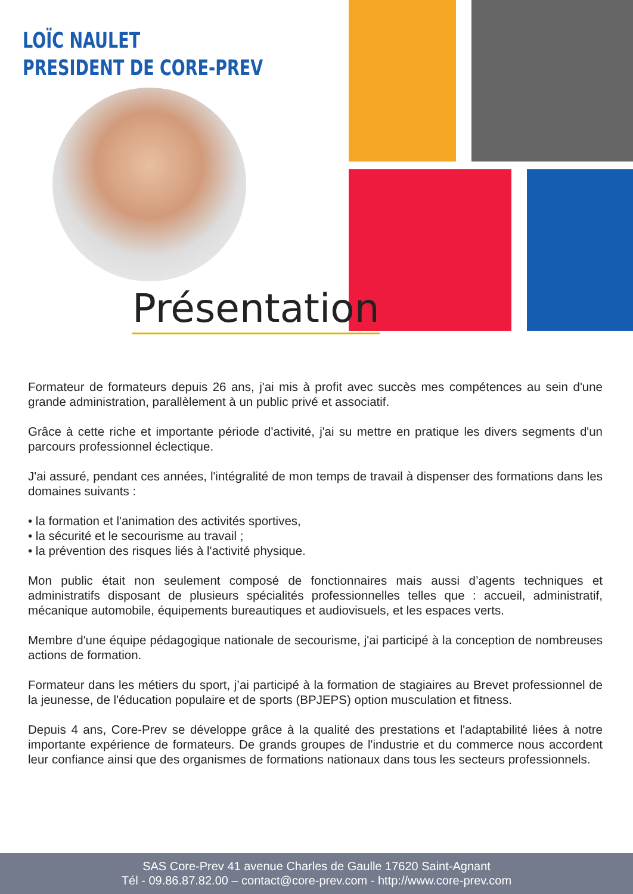LOÏC NAULET
PRESIDENT DE CORE-PREV
Présentation
Formateur de formateurs depuis 26 ans, j'ai mis à profit avec succès mes compétences au sein d'une grande administration, parallèlement à un public privé et associatif.
Grâce à cette riche et importante période d'activité, j'ai su mettre en pratique les divers segments d'un parcours professionnel éclectique.
J'ai assuré, pendant ces années, l'intégralité de mon temps de travail à dispenser des formations dans les domaines suivants :
• la formation et l'animation des activités sportives,
• la sécurité et le secourisme au travail ;
• la prévention des risques liés à l'activité physique.
Mon public était non seulement composé de fonctionnaires mais aussi d’agents techniques et administratifs disposant de plusieurs spécialités professionnelles telles que : accueil, administratif, mécanique automobile, équipements bureautiques et audiovisuels, et les espaces verts.
Membre d'une équipe pédagogique nationale de secourisme, j'ai participé à la conception de nombreuses actions de formation.
Formateur dans les métiers du sport, j’ai participé à la formation de stagiaires au Brevet professionnel de la jeunesse, de l'éducation populaire et de sports (BPJEPS) option musculation et fitness.
Depuis 4 ans, Core-Prev se développe grâce à la qualité des prestations et l'adaptabilité liées à notre importante expérience de formateurs. De grands groupes de l'industrie et du commerce nous accordent leur confiance ainsi que des organismes de formations nationaux dans tous les secteurs professionnels.
SAS Core-Prev 41 avenue Charles de Gaulle 17620 Saint-Agnant
Tél - 09.86.87.82.00 – contact@core-prev.com - http://www.core-prev.com